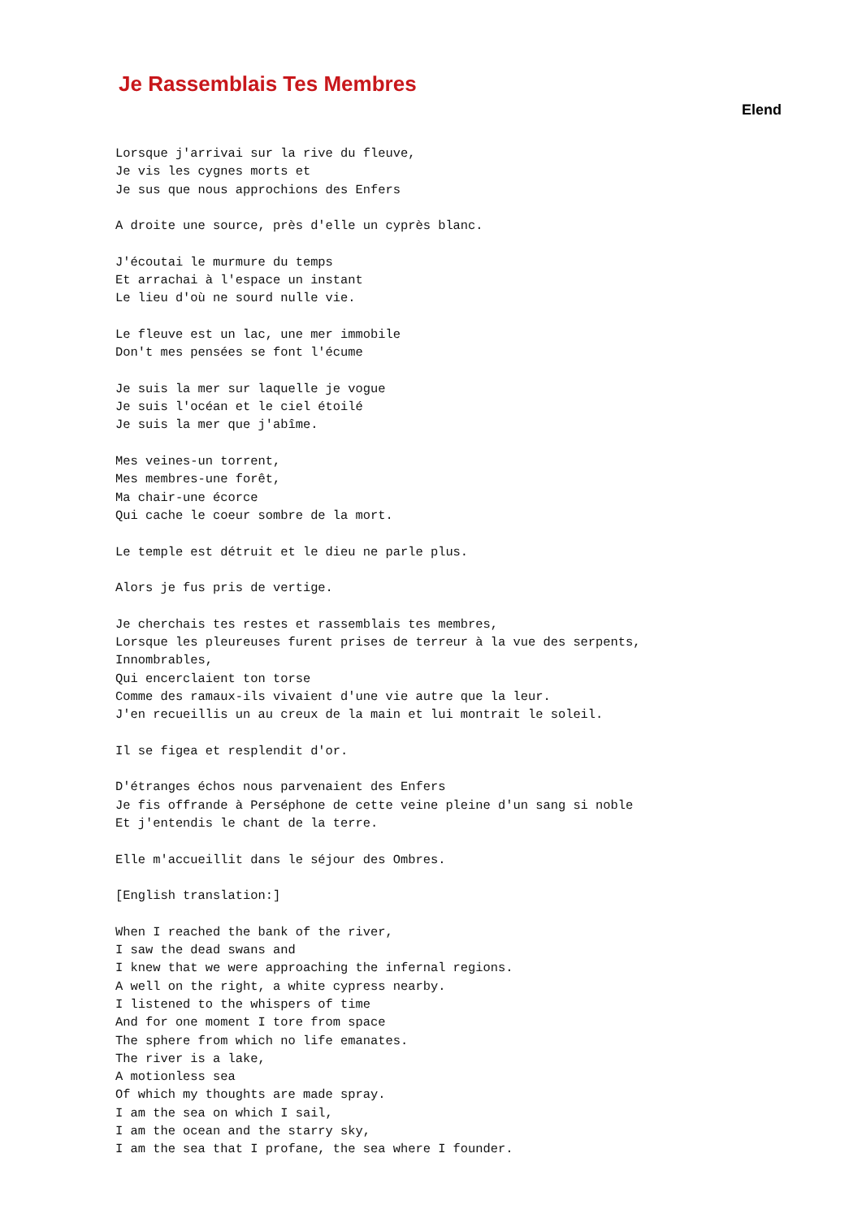Je Rassemblais Tes Membres
Elend
Lorsque j'arrivai sur la rive du fleuve,
Je vis les cygnes morts et
Je sus que nous approchions des Enfers

A droite une source, près d'elle un cyprès blanc.

J'écoutai le murmure du temps
Et arrachai à l'espace un instant
Le lieu d'où ne sourd nulle vie.

Le fleuve est un lac, une mer immobile
Don't mes pensées se font l'écume

Je suis la mer sur laquelle je vogue
Je suis l'océan et le ciel étoilé
Je suis la mer que j'abîme.

Mes veines-un torrent,
Mes membres-une forêt,
Ma chair-une écorce
Qui cache le coeur sombre de la mort.

Le temple est détruit et le dieu ne parle plus.

Alors je fus pris de vertige.

Je cherchais tes restes et rassemblais tes membres,
Lorsque les pleureuses furent prises de terreur à la vue des serpents,
Innombrables,
Qui encerclaient ton torse
Comme des ramaux-ils vivaient d'une vie autre que la leur.
J'en recueillis un au creux de la main et lui montrait le soleil.

Il se figea et resplendit d'or.

D'étranges échos nous parvenaient des Enfers
Je fis offrande à Perséphone de cette veine pleine d'un sang si noble
Et j'entendis le chant de la terre.

Elle m'accueillit dans le séjour des Ombres.

[English translation:]

When I reached the bank of the river,
I saw the dead swans and
I knew that we were approaching the infernal regions.
A well on the right, a white cypress nearby.
I listened to the whispers of time
And for one moment I tore from space
The sphere from which no life emanates.
The river is a lake,
A motionless sea
Of which my thoughts are made spray.
I am the sea on which I sail,
I am the ocean and the starry sky,
I am the sea that I profane, the sea where I founder.